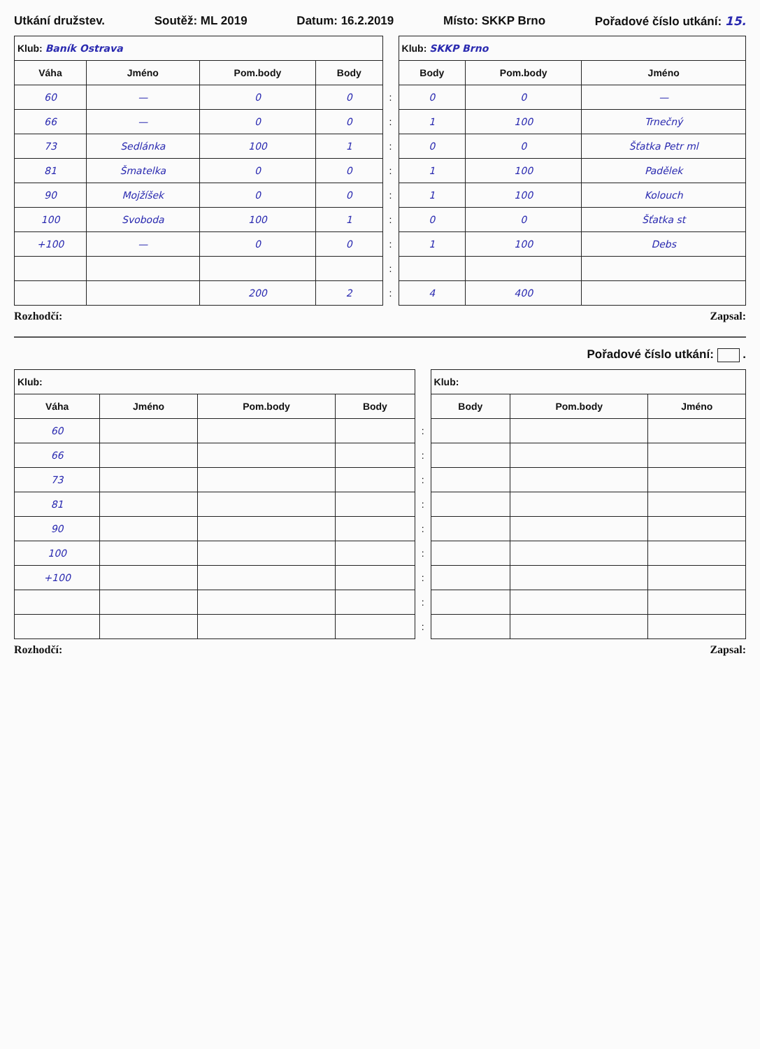Utkání družstev. Soutěž: ML 2019 Datum: 16.2.2019 Místo: SKKP Brno Pořadové číslo utkání: 15.
| Klub: Baník Ostrava | | | | | Klub: SKKP Brno | | |
| Váha | Jméno | Pom.body | Body | | Body | Pom.body | Jméno |
| 60 | — | 0 | 0 | : | 0 | 0 | — |
| 66 | — | 0 | 0 | : | 1 | 100 | Trnečný |
| 73 | Sedlánka | 100 | 1 | : | 0 | 0 | Šťatka Petr ml |
| 81 | Šmatelka | 0 | 0 | : | 1 | 100 | Padělek |
| 90 | Mojžíšek | 0 | 0 | : | 1 | 100 | Kolouch |
| 100 | Svoboda | 100 | 1 | : | 0 | 0 | Šťatka st |
| +100 | — | 0 | 0 | : | 1 | 100 | Debs |
| | | | | : | | | |
| | | 200 | 2 | : | 4 | 400 | |
Rozhodčí: Zapsal:
Pořadové číslo utkání: .
| Klub: | | | | | Klub: | | |
| Váha | Jméno | Pom.body | Body | | Body | Pom.body | Jméno |
| 60 | | | | : | | | |
| 66 | | | | : | | | |
| 73 | | | | : | | | |
| 81 | | | | : | | | |
| 90 | | | | : | | | |
| 100 | | | | : | | | |
| +100 | | | | : | | | |
| | | | | : | | | |
| | | | | : | | | |
Rozhodčí: Zapsal: